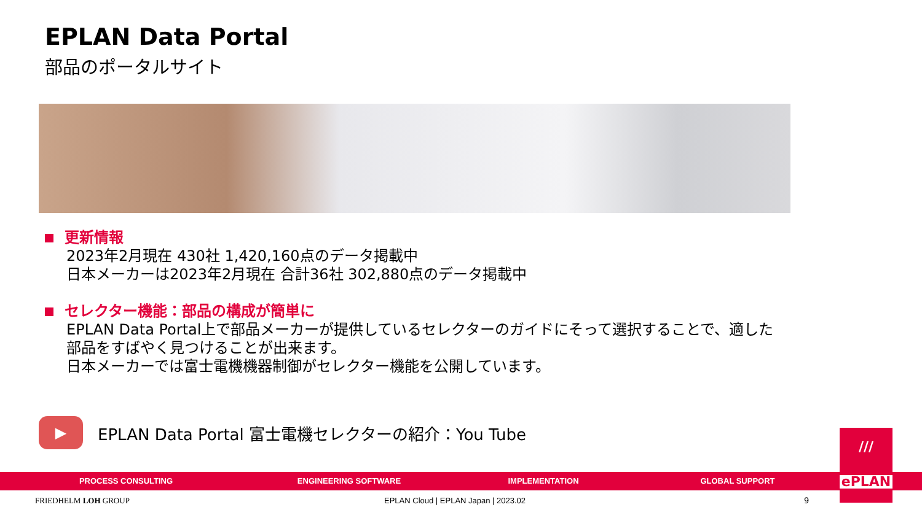EPLAN Data Portal
部品のポータルサイト
更新情報
2023年2月現在 430社 1,420,160点のデータ掲載中
日本メーカーは2023年2月現在 合計36社 302,880点のデータ掲載中
セレクター機能：部品の構成が簡単に
EPLAN Data Portal上で部品メーカーが提供しているセレクターのガイドにそって選択することで、適した部品をすばやく見つけることが出来ます。
日本メーカーでは富士電機機器制御がセレクター機能を公開しています。
▶
EPLAN Data Portal 富士電機セレクターの紹介：You Tube
PROCESS CONSULTING ENGINEERING SOFTWARE IMPLEMENTATION GLOBAL SUPPORT
FRIEDHELM LOH GROUP
EPLAN Cloud | EPLAN Japan | 2023.02
9
///
ePLAN